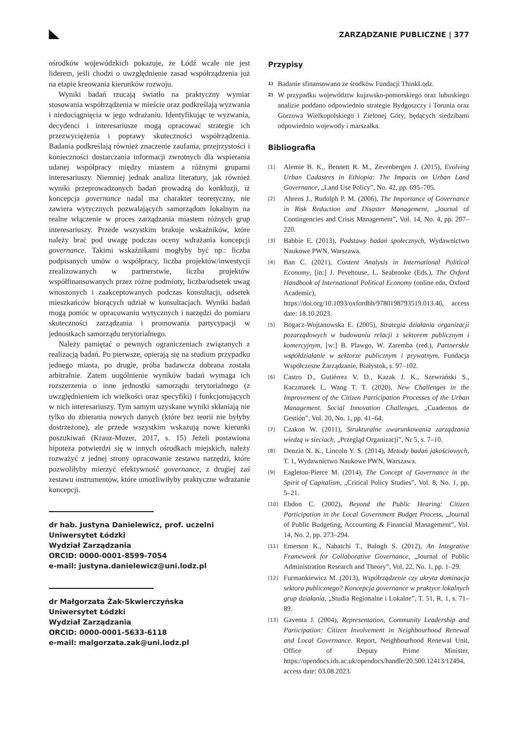ZARZĄDZANIE PUBLICZNE | 377
ośrodków wojewódzkich pokazuje, że Łódź wcale nie jest liderem, jeśli chodzi o uwzględnienie zasad współrządzenia już na etapie kreowania kierunków rozwoju.
Wyniki badań rzucają światło na praktyczny wymiar stosowania współrządzenia w mieście oraz podkreślają wyzwania i niedociągnięcia w jego wdrażaniu. Identyfikując te wyzwania, decydenci i interesariusze mogą opracować strategie ich przezwyciężenia i poprawy skuteczności współrządzenia. Badania podkreślają również znaczenie zaufania, przejrzystości i konieczności dostarczania informacji zwrotnych dla wspierania udanej współpracy między miastem a różnymi grupami interesariuszy. Niemniej jednak analiza literatury, jak również wyniki przeprowadzonych badań prowadzą do konkluzji, iż koncepcja governance nadal ma charakter teoretyczny, nie zawiera wytycznych pozwalających samorządom lokalnym na realne włączenie w proces zarządzania miastem różnych grup interesariuszy. Przede wszystkim brakuje wskaźników, które należy brać pod uwagę podczas oceny wdrażania koncepcji governance. Takimi wskaźnikami mogłyby być np.: liczba podpisanych umów o współpracy, liczba projektów/inwestycji zrealizowanych w partnerstwie, liczba projektów współfinansowanych przez różne podmioty, liczba/odsetek uwag wnoszonych i zaakceptowanych podczas konsultacji, odsetek mieszkańców biorących udział w konsultacjach. Wyniki badań mogą pomóc w opracowaniu wytycznych i narzędzi do pomiaru skuteczności zarządzania i promowania partycypacji w jednostkach samorządu terytorialnego.
Należy pamiętać o pewnych ograniczeniach związanych z realizacją badań. Po pierwsze, opierają się na studium przypadku jednego miasta, po drugie, próba badawcza dobrana została arbitralnie. Zatem uogólnienie wyników badań wymaga ich rozszerzenia o inne jednostki samorządu terytorialnego (z uwzględnieniem ich wielkości oraz specyfiki) i funkcjonujących w nich interesariuszy. Tym samym uzyskane wyniki skłaniają nie tylko do zbierania nowych danych (które bez teorii nie byłyby dostrzeżone), ale przede wszystkim wskazują nowe kierunki poszukiwań (Krauz-Mozer, 2017, s. 15) Jeżeli postawiona hipoteza potwierdzi się w innych ośrodkach miejskich, należy rozważyć z jednej strony opracowanie zestawu narzędzi, które pozwoliłyby mierzyć efektywność governance, z drugiej zaś zestawu instrumentów, które umożliwiłyby praktyczne wdrażanie koncepcji.
dr hab. Justyna Danielewicz, prof. uczelni
Uniwersytet Łódzki
Wydział Zarządzania
ORCID: 0000-0001-8599-7054
e-mail: justyna.danielewicz@uni.lodz.pl
dr Małgorzata Żak-Skwierczyńska
Uniwersytet Łódzki
Wydział Zarządzania
ORCID: 0000-0001-5633-6118
e-mail: malgorzata.zak@uni.lodz.pl
Przypisy
1) Badanie sfinansowano ze środków Fundacji ThinkLodz.
2) W przypadku województw kujawsko-pomorskiego oraz lubuskiego analizie poddano odpowiednio strategie Bydgoszczy i Torunia oraz Gorzowa Wielkopolskiego i Zielonej Góry, będących siedzibami odpowiednio wojewody i marszałka.
Bibliografia
[1] Alemie B. K., Bennett R. M., Zevenbergen J. (2015), Evolving Urban Cadastres in Ethiopia: The Impacts on Urban Land Governance, „Land Use Policy”, No. 42, pp. 695–705.
[2] Ahrens J., Rudolph P. M. (2006), The Importance of Governance in Risk Reduction and Disaster Management, „Journal of Contingencies and Crisis Management”, Vol. 14, No. 4, pp. 207–220.
[3] Babbie E. (2013), Podstawy badań społecznych, Wydawnictwo Naukowe PWN, Warszawa.
[4] Ban C. (2021), Content Analysis in International Political Economy, [in:] J. Pevehouse, L. Seabrooke (Eds.), The Oxford Handbook of International Political Economy (online edn, Oxford Academic), https://doi.org/10.1093/oxfordhb/9780198793519.013.46, access date: 18.10.2023.
[5] Bogacz-Wojtanowska E. (2005), Strategia działania organizacji pozarządowych w budowaniu relacji z sektorem publicznym i komercyjnym, [w:] B. Plawgo, W. Zaremba (red.), Partnerskie współdziałanie w sektorze publicznym i prywatnym, Fundacja Współczesne Zarządzanie, Białystok, s. 97–102.
[6] Castro D., Gutiérrez V. D., Kazak J. K., Szewrański S., Kaczmarek I., Wang T. T. (2020), New Challenges in the Improvement of the Citizen Participation Processes of the Urban Management. Social Innovation Challenges, „Cuadernos de Gestión”, Vol. 20, No. 1, pp. 41–64.
[7] Czakon W. (2011), Strukturalne uwarunkowania zarządzania wiedzą w sieciach, „Przegląd Organizacji”, Nr 5, s. 7–10.
[8] Denzin N. K., Lincoln Y. S. (2014), Metody badań jakościowych, T. 1, Wydawnictwo Naukowe PWN, Warszawa.
[9] Eagleton-Pierce M. (2014), The Concept of Governance in the Spirit of Capitalism, „Critical Policy Studies”, Vol. 8, No. 1, pp. 5–21.
[10] Ebdon C. (2002), Beyond the Public Hearing: Citizen Participation in the Local Government Budget Process, „Journal of Public Budgeting, Accounting & Financial Management”, Vol. 14, No. 2, pp. 273–294.
[11] Emerson K., Nabatchi T., Balogh S. (2012), An Integrative Framework for Collaborative Governance, „Journal of Public Administration Research and Theory”, Vol. 22, No. 1, pp. 1–29.
[12] Furmankiewicz M. (2013), Współrządzenie czy ukryta dominacja sektora publicznego? Koncepcja governance w praktyce lokalnych grup działania, „Studia Regionalne i Lokalne”, T. 51, R. 1, s. 71–89.
[13] Gaventa J. (2004), Representation, Community Leadership and Participation: Citizen Involvement in Neighbourhood Renewal and Local Governance. Report, Neighbourhood Renewal Unit, Office of Deputy Prime Minister, https://opendocs.ids.ac.uk/opendocs/handle/20.500.12413/12494, access date: 03.08.2023.